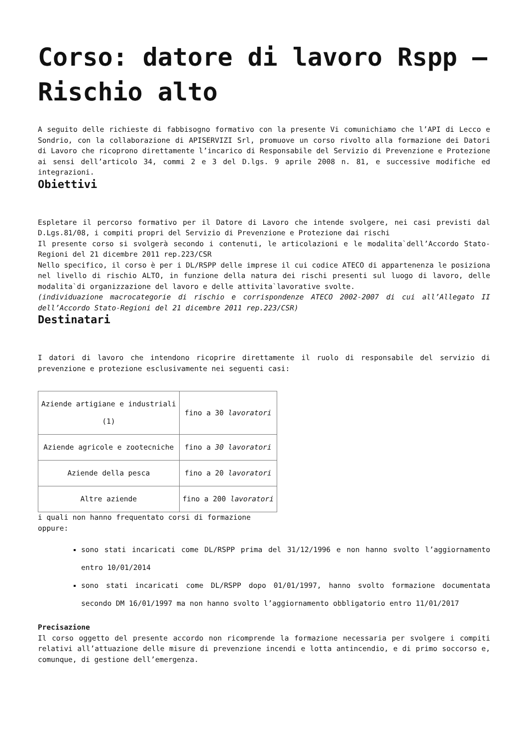Corso: datore di lavoro Rspp – Rischio alto
A seguito delle richieste di fabbisogno formativo con la presente Vi comunichiamo che l’API di Lecco e Sondrio, con la collaborazione di APISERVIZI Srl, promuove un corso rivolto alla formazione dei Datori di Lavoro che ricoprono direttamente l’incarico di Responsabile del Servizio di Prevenzione e Protezione ai sensi dell’articolo 34, commi 2 e 3 del D.lgs. 9 aprile 2008 n. 81, e successive modifiche ed integrazioni.
Obiettivi
Espletare il percorso formativo per il Datore di Lavoro che intende svolgere, nei casi previsti dal D.Lgs.81/08, i compiti propri del Servizio di Prevenzione e Protezione dai rischi
Il presente corso si svolgerà secondo i contenuti, le articolazioni e le modalita`dell’Accordo Stato-Regioni del 21 dicembre 2011 rep.223/CSR
Nello specifico, il corso è per i DL/RSPP delle imprese il cui codice ATECO di appartenenza le posiziona nel livello di rischio ALTO, in funzione della natura dei rischi presenti sul luogo di lavoro, delle modalita`di organizzazione del lavoro e delle attivita`lavorative svolte.
(individuazione macrocategorie di rischio e corrispondenze ATECO 2002-2007 di cui all’Allegato II dell’Accordo Stato-Regioni del 21 dicembre 2011 rep.223/CSR)
Destinatari
I datori di lavoro che intendono ricoprire direttamente il ruolo di responsabile del servizio di prevenzione e protezione esclusivamente nei seguenti casi:
| Aziende artigiane e industriali (1) | fino a 30 lavoratori |
| Aziende agricole e zootecniche | fino a 30 lavoratori |
| Aziende della pesca | fino a 20 lavoratori |
| Altre aziende | fino a 200 lavoratori |
i quali non hanno frequentato corsi di formazione
oppure:
sono stati incaricati come DL/RSPP prima del 31/12/1996 e non hanno svolto l’aggiornamento entro 10/01/2014
sono stati incaricati come DL/RSPP dopo 01/01/1997, hanno svolto formazione documentata secondo DM 16/01/1997 ma non hanno svolto l’aggiornamento obbligatorio entro 11/01/2017
Precisazione
Il corso oggetto del presente accordo non ricomprende la formazione necessaria per svolgere i compiti relativi all’attuazione delle misure di prevenzione incendi e lotta antincendio, e di primo soccorso e, comunque, di gestione dell’emergenza.